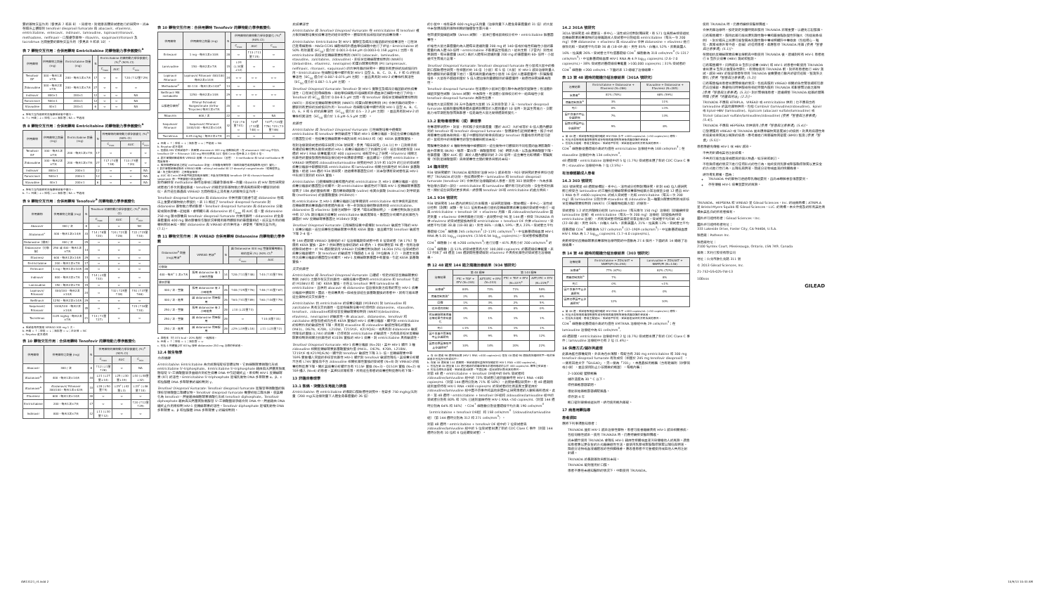要的藥物交互作用（參見表 7 和表 8）。同樣地，對健康志願受試者進行的研究中，尚未在臨床上觀察到 tenofovir disoproxil fumarate 與 abacavir、efavirenz、emtricitabine、entecavir、indinavir、lamivudine、lopinavir/ritonavir、methadone、nelfinavir、口服避孕藥物、ribavirin、saquinavir/ritonavir 及 tacrolimus 之間重要的藥物交互作用（參見表 9 和表 10）。
表 7 藥物交互作用：合併用藥時 Emtricitabine 的藥物動力學參數變化<sup>a</sup>
| 併用藥物 | 併用藥物之劑量 (mg) | Emtricitabine 劑量 (mg) | N | Emtricitabine 的藥物動力學參數變化 (%)<sup>b</sup> (90% CI) | | |
| --- | --- | --- | --- | --- | --- | --- |
| | | | | C<sub>max</sub> | AUC | C<sub>min</sub> |
| Tenofovir DF | 300，每天1次×7天 | 200，每天1次×7天 | 17 | ⇔ | ⇔ | ↑20 (↑12至↑29) |
| Zidovudine | 300，每天2次×7天 | 200，每天1次×7天 | 27 | ⇔ | ⇔ | ⇔ |
| Indinavir | 800×1 | 200×1 | 12 | ⇔ | ⇔ | NA |
| Famciclovir | 500×1 | 200×1 | 12 | ⇔ | ⇔ | NA |
| Stavudine | 40×1 | 200×1 | 6 | ⇔ | ⇔ | NA |
a. 所有交互作用研究在健康受試者中進行。
b. ↑= 升高；↓= 降低；⇔= 無影響；NA = 不適用
表 8 藥物交互作用：合併用藥時 Emtricitabine 的藥物動力學參數變化<sup>a</sup>
| 併用藥物 | 併用藥物之劑量 (mg) | Emtricitabine 劑量 (mg) | N | 併用藥物的藥物動力學參數變化 (%)<sup>b</sup> (90% CI) | | |
| --- | --- | --- | --- | --- | --- | --- |
| | | | | C<sub>max</sub> | AUC | C<sub>min</sub> |
| Tenofovir DF | 300，每天1次×7天 | 200，每天1次×7天 | 17 | ⇔ | ⇔ | ⇔ |
| Zidovudine | 300，每天2次×7天 | 200，每天1次×7天 | 27 | ↑17 (↑0至↑38) | ↑13 (↑5至↑20) | ⇔ |
| Indinavir | 800×1 | 200×1 | 12 | ⇔ | ⇔ | NA |
| Famciclovir | 500×1 | 200×1 | 12 | ⇔ | ⇔ | NA |
| Stavudine | 40×1 | 200×1 | 6 | ⇔ | ⇔ | NA |
a. 所有交互作用研究在健康受試者中進行。
b. ↑= 升高；↓= 降低；⇔= 無影響；NA = 不適用
表 9 藥物交互作用：合併用藥時 Tenofovir<sup>a</sup> 的藥物動力學參數變化
| 併用藥物 | 併用藥物之劑量 (mg) | N | Tenofovir 的藥物動力學參數變化 (%)<sup>b</sup> (90% CI) | | |
| --- | --- | --- | --- | --- | --- |
| | | | C<sub>max</sub> | AUC | C<sub>min</sub> |
| Abacavir | 300 / 次 | 8 | ⇔ | ⇔ | NC |
| Atazanavir<sup>c</sup> | 400，每天1次×14天 | 33 | ↑14 (↑8至↑20) | ↑24 (↑21至↑28) | ↑22 (↑15至↑30) |
| Didanosine（腸衣） | 400 / 次 | 25 | ⇔ | ⇔ | ⇔ |
| Didanosine（分散錠） | 250 或 400，每天1次×7天 | 14 | ⇔ | ⇔ | ⇔ |
| Efavirenz | 600，每天1次×14天 | 29 | ⇔ | ⇔ | ⇔ |
| Emtricitabine | 200，每天1次×7天 | 17 | ⇔ | ⇔ | ⇔ |
| Entecavir | 1 mg，每天1次×10天 | 28 | ⇔ | ⇔ | ⇔ |
| Indinavir | 800，每天3次×7天 | 13 | ↑14 (↓3至↑33) | ⇔ | ⇔ |
| Lamivudine | 150，每天2次×7天 | 15 | ⇔ | ⇔ | ⇔ |
| Lopinavir/ Ritonavir | 400/100，每天2次×14天 | 24 | ⇔ | ↑32 (↑25至↑38) | ↑51 (↑37至↑66) |
| Nelfinavir | 1250，每天2次×14天 | 29 | ⇔ | ⇔ | ⇔ |
| Saquinavir/ Ritonavir | 1000/100，每天2次×14天 | 35 | ⇔ | ⇔ | ↑23 (↑16至↑30) |
| Tacrolimus | 0.05 mg/kg，每天2次×7天 | 21 | ↑13 (↑1至↑27) | ⇔ | ⇔ |
a. 受試者每天服用 VIREAD 300 mg 1 次。
b. 升高 = ↑；降低 = ↓；無影響 = ⇔；未計算 = NC
c. Reyataz 處方資訊
表 10 藥物交互作用：合併用藥時 Tenofovir 的藥物動力學參數變化
| 併用藥物 | 併用藥物之劑量 (mg) | N | 併用藥物的藥物動力學參數變化 (%)<sup>a</sup> (90% CI) | | |
| --- | --- | --- | --- | --- | --- |
| | | | C<sub>max</sub> | AUC | C<sub>min</sub> |
| Abacavir | 300 / 次 | 8 | ↑12 (↓1至↑26) | ⇔ | NA |
| Atazanavir<sup>b</sup> | 400，每天1次×14天 | 34 | ↓21 (↓27至↓14) | ↓25 (↓30至↓19) | ↓40 (↓48至↓32) |
| Atazanavir<sup>b</sup> | Atazanavir/ Ritonavir 300/100，每天1次×42天 | 10 | ↓28 (↓50至↑5) | ↓25<sup>c</sup> (↓42至↓3) | ↓23<sup>c</sup> (↓46至↑10) |
| Efavirenz | 600，每天1次×14天 | 30 | ⇔ | ⇔ | ⇔ |
| Emtricitabine | 200，每天1次×7天 | 17 | ⇔ | ⇔ | ↑20 (↑12至↑29) |
| Indinavir | 800，每天3次×7天 | 12 | ↓11 (↓30至↑12) | ⇔ | ⇔ |
表 10 藥物交互作用：合併用藥時 Tenofovir 的藥物動力學參數變化
| 併用藥物 | 併用藥物之劑量 (mg) | N | 併用藥物的藥物動力學參數變化 (%)<sup>a</sup> (90% CI) | | |
| --- | --- | --- | --- | --- | --- |
| | | | C<sub>max</sub> | AUC | C<sub>min</sub> |
| Entecavir | 1 mg，每天1次×10天 | 28 | ⇔ | ↑13 (↑11至↑15) | ⇔ |
| Lamivudine | 150，每天2次×7天 | 15 | ↓24 (↓34至↓12) | ⇔ | ⇔ |
| Lopinavir Ritonavir | Lopinavir/ Ritonavir 400/100 每天2次×14天 | 24 | ⇔ ⇔ | ⇔ ⇔ | ⇔ ⇔ |
| Methadone<sup>d</sup> | 40–110，每天1次×14天<sup>e</sup> | 13 | ⇔ | ⇔ | ⇔ |
| Nelfinavir M8 metabolite | 1250，每天2次×14天 | 29 | ⇔ ⇔ | ⇔ ⇔ | ⇔ ⇔ |
| 口服避孕藥物<sup>f</sup> | Ethinyl Estradiol/ Norgestimate (Ortho-Tricyclen) 每天1次×7天 | 20 | ⇔ | ⇔ | ⇔ |
| Ribavirin | 600 / 次 | 22 | ⇔ | ⇔ | NA |
| Saquinavir Ritonavir | Saquinavir/ Ritonavir 1000/100，每天2次×14天 | 32 | ↑22 (↑6至↑41) ⇔ | ↑29<sup>g</sup> (↑12至↑48) ⇔ | ↑47<sup>g</sup> (↑23至↑76) ↑23 (↑3至↑46) |
| Tacrolimus | 0.05 mg/kg，每天2次×7天 | 21 | ⇔ | ⇔ | ⇔ |
a. 升高 = ↑；降低 = ↓；無影響 = ⇔；不適用 = NA
b. Reyataz 處方資訊
c. 在感染 HIV 的受試者中，與單獨 atazanavir 400 mg 用藥相比較，在 atazanavir 300 mg 中加入 tenofovir DF + Ritonavir 100 mg 時分別使其 AUC 值和 Cmin 值升高 2.3 倍和 4 倍。
d. 對於單獨給藥或聯合 VIREAD 用藥，R-methadone（活性）、S-methadone 和 total methadone 暴露量相等。
e. 維持個體受試者之穩定 methadone 劑量。未報告有藥效學（麻醉劑毒性或脫癮徵象/症狀）變化。
f. 對於單獨給藥或聯合 VIREAD 給藥，ethinyl estradiol 和 17-deacetyl norgestimate（從藥理學上講，為主動代謝物）之暴露量相等。
g. AUC 和 Cmin 的升高不期望與臨床相關；因此在同時服用 tenofovir DF 和 ritonavir-boosted saquinavir 時，不需要進行劑量調整。
對持續接受 methadone 維持治療或口服避孕藥或單一劑量 ribavirin 的 HIV 陰性研究受試者進行多次劑量給藥後，tenofovir 的穩定狀態藥物動力學與先前研究中觀察到的相似，表示這些藥品與 VIREAD 之間在臨床上沒有重大的藥物交互作用。
Tenofovir disoproxil fumarate 與 didanosine 合併用藥可能會引起 didanosine 在臨床上重要的藥物動力學變化。表 11 概述了 tenofovir disoproxil fumarate 對 didanosine 藥物動力學的影響。Tenofovir disoproxil fumarate 與 didanosine 分散錠或腸衣膠囊一起給藥，會明顯升高 didanosine 的 C<sub>max</sub> 和 AUC 值。當 didanosine 250 mg 腸衣膠囊與 tenofovir disoproxil fumarate 合併用藥時，didanosine 的全身暴露量與 400 mg 腸衣膠囊在空腹狀況單獨用藥時觀察到的暴露量相近。該交互作用的機轉目前尚未知。關於 didanosine 與 VIREAD 的合併用法，請參見「藥物交互作用」(7.1)。
表 11 藥物交互作用：與 VIREAD 合併用藥時 Didanosine 的藥物動力學參數
| Didanosine<sup>b</sup> 劑量 (mg)/用法<sup>a</sup> | VIREAD 用法<sup>a</sup> | N | 與 Didanosine 400 mg 空腹單獨用藥比較的差異 (%) (90% CI)<sup>b</sup> | |
| --- | --- | --- | --- | --- |
| | | | C<sub>max</sub> | AUC |
| 分散錠 | | | | |
| 400，每天<sup>c</sup> 1 次×7天 | 服用 didanosine 後 1 小時內空腹 | 14 | ↑28 (↑11至↑48) | ↑44 (↑31至↑59) |
| 腸衣膠囊 | | | | |
| 400 / 次，空腹 | 服用 didanosine 後 2 小時進食 | 26 | ↑48 (↑25至↑76) | ↑48 (↑31至↑67) |
| 400 / 次，進食 | 與 didanosine 同時服用 | 26 | ↑64 (↑41至↑89) | ↑60 (↑44至↑79) |
| 250 / 次，空腹 | 服用 didanosine 後 2 小時進食 | 28 | ↓10 (↓22至↑3) | ⇔ |
| 250 / 次，空腹 | 與 didanosine 同時服用 | 28 | ⇔ | ↑14 (0至↑31) |
| 250 / 次，進食 | 與 didanosine 同時服用 | 28 | ↓29 (↓39至↓18) | ↓11 (↓23至↑2) |
a. 與輕食（約 373 kcal，20% 脂肪）一起服用。
b. 升高 = ↑；降低 = ↓；無影響 = ⇔
c. 包括 4 例體重少於 60 kg 接受 didanosine 250 mg 治療的受試者。
12.4 微生物學
作用機轉
Emtricitabine: Emtricitabine 為合成胞嘧啶核苷類似物，它由細胞酵素磷酸化形成 emtricitabine 5'-triphosphate。Emtricitabine 5'-triphosphate 藉由與天然基質脫氧胞嘧啶 5'-三磷酸鹽競爭並結合到初生病毒 DNA 中引起鏈終止，來抑制 HIV-1 反轉錄酵素 (RT) 的活性。Emtricitabine 5'-triphosphate 是哺乳動物 DNA 多聚酵素 α、β、ε 和粒腺體 DNA 多聚酵素的弱抑制劑 γ。
Tenofovir Disoproxil Fumarate: Tenofovir disoproxil fumarate 是腺苷單磷酸鹽的無環核苷磷酸鹽二酯類似物。Tenofovir disoproxil fumarate 需要初始二酯水解，使其轉化為 tenofovir，然後藉由細胞酵素磷酸化形成 tenofovir diphosphate。Tenofovir diphosphate 藉由與天然基質脫氧腺苷 5'-三磷酸鹽競爭結合到 DNA 中，然後藉由 DNA 鏈終止作用來抑制 HIV-1 反轉錄酵素的活性。Tenofovir diphosphate 是哺乳動物 DNA 多聚酵素 α、β 和粒腺體 DNA 多聚酵素 γ 的弱抑制劑。
抗病毒活性
Emtricitabine 與 Tenofovir Disoproxil Fumarate: 在 emtricitabine 和 tenofovir 複方製劑細胞培養抗病毒活性的組合研究中，觀察到有加成協同的抗病毒效果。
Emtricitabine: Emtricitabine 對 HIV-1 實驗室及臨床分離菌群的抗病毒活性，已在淋巴胚母細胞株、MAGI-CCR5 細胞株和外週血單核細胞中進行了評估。Emtricitabine 的 50% 有效濃度 (EC<sub>50</sub>) 值介於 0.0013–0.64 μM (0.0003–0.158 μg/mL) 之間。在 emtricitabine 與核甘反轉錄酵素抑制劑 (NRTI) (abacavir、lamivudine、stavudine、zalcitabine、zidovudine)、非核甘反轉錄酵素抑制劑 (NNRTI) (delavirdine、efavirenz、nevirapine) 和蛋白酵素抑制劑 (PI) (amprenavir、nelfinavir、ritonavir、saquinavir) 的合併用藥的研究中，觀察到有更好的加成協同作用。Emtricitabine 在細胞培養中顯示有對 HIV-1 亞型 A、B、C、D、E、F 和 G 的抗病毒活性（EC<sub>50</sub> 值介於 0.007–0.075 μM 之間），並且具有對 HIV-2 的毒株特異活性（EC<sub>50</sub> 值介於 0.007–1.5 μM 之間）。
Tenofovir Disoproxil Fumarate: Tenofovir 對 HIV-1 實驗室及臨床分離菌群的抗病毒活性，已在淋巴胚母細胞株、原始單核細胞/巨噬細胞和外週血淋巴細胞中進行了評估。Tenofovir 的 EC<sub>50</sub> 值介於 0.04–8.5 μM 之間。在 tenofovir 與核甘反轉錄酵素抑制劑 (NRTI)、非核甘反轉錄酵素抑制劑 (NNRTI) 和蛋白酵素抑制劑 (PI) 合併用藥的研究中，觀察到有更好的加成協同作用。Tenofovir 在細胞培養中顯示有對 HIV-1 亞型 A、B、C、D、E、F 和 G 的抗病毒活性（EC<sub>50</sub> 值介於 0.5 – 2.2 μM 之間），並且具有對HIV-2 的毒株特異活性（EC<sub>50</sub> 值介於 1.6 μM–5.5 μM 之間）。
抗藥性
Emtricitabine 與 Tenofovir Disoproxil Fumarate: 已在細胞培養中選擇對 emtricitabine 和 tenofovir 併用敏感性下降的 HIV-1 病毒分離群。對這些病毒分離群進行基因型分析，在病毒反轉錄酵素中識別出有 M184V/I 和（或）K65R 氨基酸置換。
在對治療期受試者的臨床研究 [934 號研究，參見「臨床研究」(14.1)] 中，已對來自所有確認病毒控制失敗受試者的 HIV-1 病毒分離群進行了抗藥性分析，這些受試者在第 144 週的 HIV-1 RNA 病毒載量大於 400 copies/mL 或較早中止了研究。Efavirenz 相關之抗藥性的置換發展在兩個治療分組中出現都很頻繁，並且類似。分別在 emtricitabine + VIREAD 研究組和 zidovudine/lamivudine 研究組中的 2/19 和 10/29 的已分析受試者病毒分離群中都觀察到與 emtricitabine 和 lamivudine 相關之抗藥性的 M184V 氨基酸置換。經過 144 週的 934 號研究，透過標準基因型分析，尚未發現有受試者在其 HIV-1 中形成可測到的 K65R 置換。
Emtricitabine: 已選擇細胞培養和體內的抗 emtricitabine 之 HIV-1 病毒分離群。這些病毒分離群的基因型分析顯示，對 emtricitabine 敏感性的下降與 HIV-1 反轉錄酵素基因密碼子 184 處的置換有關，因而導致纈氨酸 (valine) 或異白氨酸 (isoleucine) 對甲硫氨酸 (methionine) 的氨基酸置換 (M184V/I)。
抗 emtricitabine 之 HIV-1 病毒分離群已從單獨使用 emtricitabine 或合併使用其他抗反轉錄酵素病毒藥品的患者體內排出。在一針對無治療經驗病患接受 emtricitabine、didanosine 及 efavirenz 治療之試驗中（參見「臨床試驗說明」），病毒控制失敗之病患中有 37.5% 期分離出之病毒對 emtricitabine 敏感度降低。基因型分析顯示此抗藥性乃歸因於 HIV 反轉錄酵素基因之 M184V/I 突變。
Tenofovir Disoproxil Fumarate: 已在細胞培養中選擇對 tenofovir 敏感性下降的 HIV-1 病毒分離群。這些病毒在反轉錄酵素中具有 K65R 置換，並且顯示對 tenofovir 敏感性下降 2–4 倍。
在 144 週期間 VIREAD 治療組的 47 位治療難期受試者中有 8 位受試者（佔 17%）發展有 K65R 置換，其中 7 例出現在治療初期的 48 週內，1 例出現在第 96 週。在有治療經驗受試者中，於 96 週期間使用 VIREAD 仍病毒控制失敗的 14/304 (5%) 位受試者的病毒分離群顯示，對 tenofovir 的敏感性下降超過 1.4 倍（中位數為 2.7）。對產生抗藥性之病毒分離群的基因型分析顯示，HIV-1 反轉錄酵素基因中有置換，引起 K65R 氨基酸置換。
交叉抗藥性
Emtricitabine 與 Tenofovir Disoproxil Fumarate: 已確認，特定的核苷反轉錄酵素抑制劑 (NRTI) 之間存在交叉抗藥性。細胞培養中因併用 emtricitabine 和 tenofovir 引起的 M184V/I 和（或）K65R 置換，也在以 tenofovir 併用 lamivudine 或 emtricitabine，且併用 abacavir 或 didanosine 但治療失敗之病患的某些 HIV-1 病毒分離群中觀察到。因此，在病毒具有一個或全部這些氨基酸置換的患者中，就有可能出現這些藥物的交叉抗藥性。
Emtricitabine: 抗 emtricitabine 的病毒分離群 (M184V/I) 對 lamivudine 和 zalcitabine 具有交叉抗藥性，但是在細胞培養中仍保持對 didanosine、stavudine、tenofovir、zidovudine和非核苷反轉錄酵素抑制劑 (NNRTI)(delavirdine、efavirenz、nevirapine) 的敏感性。由 abacavir、didanosine、tenofovir 和 zalcitabine 誘發而造成而含有 K65R 置換的 HIV-1 病毒分離群，顯示對 emtricitabine 的抑制作用的敏感性有下降。具有對 stavudine 和 zidovudine 敏感性降低的置換 (M41L、D67N、K70R、L210W、T215Y/F、K219Q/E)，或具有對 didanosine 敏感性降低的置換 (L74V) 的病毒，仍保有對 emtricitabine 的敏感性。含有與非核甘反轉錄酵素抑制劑相關之抗藥性的 K103N 置換的 HIV-1 病毒，對 emtricitabine 具有敏感性。
Tenofovir Disoproxil Fumarate: HIV-1 病毒分離群 (N=20)，其中 HIV-1 顯示 3 種 zidovudine 相關反轉錄酵素氨基酸置換均值 (M41L、D67N、K70R、L210W、T215Y/F 或 K219Q/E/N)，顯示對 tenofovir 敏感性下降 3.1- 倍。反轉錄酵素中帶 T69S 雙重插入突變的多核苷抗藥性 HIV-1 顯示對 tenofovir 敏感性降低。其病毒分析顯示含有 L74V 置換而不含 zidovudine 相關抗藥性置換的受試者 (N=8) 對 VIREAD 的病毒控制反應下降。關於其病毒分析顯示含有 Y115F 置換 (N=3)、Q151M 置換 (N=2) 或 T69 插入 (N=4) 的患者，其資料非常有限，所有這些患者的病毒控制反應均有下降。
13 非臨床毒理學
13.1 致癌、突變及生育能力損傷
Emtricitabine: 在 emtricitabine 的長期口服致癌性研究中，在最多 750 mg/kg/天劑量（200 mg/天治療劑量下人體全身暴露量的 26 倍）
的小鼠中，或在最多 600 mg/kg/天劑量（治療劑量下人體全身暴露量的 31 倍）的大鼠中未發現與服用藥物相關的腫瘤發生率升高。
在回復突變細菌試驗（Ames 試驗）、鼠淋巴瘤或鼠微核分析中，emtricitabine 無基因毒性。
於雄性大鼠之暴露量約為人體每日建議劑量 200 mg 的 140-倍或於雄性和雌性小鼠的暴露量約為人體 60-倍時，emtricitabine 不影響其生殖能力。從出生前（子宮內）到性成熟期間，每日暴露量 (AUC) 高於人體每日建議劑量 200 mg 的暴露量約 60- 倍時，小鼠後代生育能力正常。
Tenofovir Disoproxil Fumarate: Tenofovir disoproxil fumarate 在小鼠和大鼠中的長期口服致癌性研究，在相當於約 16 倍（小鼠）和 5 倍（大鼠）於 HIV-1 感染治療劑量人體內觀察到的暴露量下進行。服用高劑量的雌性小鼠在 16 倍於人體暴露量時，肝臟腺瘤增多。大鼠在不超過相當於 5 倍人體治療劑量觀察到的暴露量時，致癌性研究結果為陰性。
Tenofovir disoproxil fumarate 在活體外小鼠淋巴瘤化驗中為誘發突變陽性；在活體外細菌突變性試驗（Ames 試驗）中為陰性。在活體小鼠微核分析中，給與雄性小鼠 tenofovir disoproxil fumarate 為陰性反應。
在雄性大鼠交配前 28 天中及雌性大鼠前 15 天到受孕第 7 天，tenofovir disoproxil fumarate 給藥劑量按照身體表面積對照等於人體劑量的 10 倍時，對其生育能力、交配能力或早期胚胎發育無影響。但是雌性大鼠之動情週期有變化。
13.2 動物毒理學和（或）藥理學
在毒理學研究中，對鼠、狗和猴子使用暴露量（基於 AUC）大於或等於 6-倍人體內觀察到的 tenofovir 和 tenofovir disoproxil fumarate，發現藥物引起骨骼毒性。猴子中的骨骼毒性診斷為軟骨病。猴子中觀察到的軟骨病在減少 tenofovir 劑量或停用時是可逆的。鼠和狗中的骨骼毒性的發生機轉目前尚未知。
腎臟毒性跡象於 4 種動物物種中被觀察到。這些動物中可觀察到不同程度的血清肌酸酐、血中尿素氮 (BUN)、糖尿、蛋白尿、磷酸鹽尿和（或）鈣尿升高，以及血清磷酸鹽下降。在暴露量（基於 AUC 值）高於人體內觀察到的 2–20 倍時，這些毒性比較明顯。腎臟異常（特別是磷酸鹽尿）與骨骼毒性之間的關係目前尚未知。
14 臨床研究
934 號研究顯示 TRUVADA 錠劑對於治療 HIV-1 感染有效。903 號研究的更多資料也證明了 TRUVADA 的功效，在該項研究中，lamivudine 和 tenofovir disoproxil fumarate (tenofovir DF) 合併用於治療難期成人患者。而在 303 號研究中，作為多藥物治療方案的一部分，emtricitabine 和 lamivudine 顯示有可比的功效、安全性和抗藥性。關於這些研究的更多資訊，請參照 tenofovir DF和 emtricitabine 的處方資訊。
14.1 934 號研究
934 號研究有 144 週內的資料已作出報告。該研究是隨機、開放標記、多中心、活性成分控制（對照）試驗，在 511 位先前未進行過抗反轉錄酵素病毒治療的受試者中進行，給與 emtricitabine + tenofovir DF + efavirenz 用藥，與 zidovudine/lamivudine 固定劑量 + efavirenz 合併用藥進行比較。此研究中從 96 至 144 週，接受 TRUVADA 合併 efavirenz 的受試者變換為接受 emtricitabine + tenofovir DF 合併 efavirenz。受試者平均年齡 38 歲 (18–80 歲)，男性 86%，白種人 59%，黑人 23%。受試者之平均基礎線 CD4<sup>+</sup> 細胞數 245 cells/mm<sup>3</sup> (2–1191 cells/mm<sup>3</sup>)，中位數基礎線血漿 HIV-1 RNA 為 5.01 log<sub>10</sub> copies/mL (3.56-6.54 log<sub>10</sub> copies/mL)。受試者根據基礎線 CD4<sup>+</sup> 細胞數 (< 或 ≥200 cells/mm<sup>3</sup>) 進行分層。41% 具有小於 200 cells/mm<sup>3</sup> 的 CD4<sup>+</sup> 細胞數；且 51% 的受試者具有大於 100,000 copies/mL 的基礎線病毒載量。表 12 列出了 48 週至 144 週期間在基礎線對 efavirenz 不具有抗藥性的受試者之治療結果。
表 12 48 週至 144 週之隨機治療結果（934 號研究）
| 治療結果 | 第 48 週時 | | 第 144 週時 | |
| --- | --- | --- | --- | --- |
| | FTC + TDF + EFV (N=244) | AZT/3TC + EFV (N=243) | FTC + TDF + EFV (N=227)<sup>a</sup> | AZT/3TC + EFV (N=229)<sup>a</sup> |
| 反應者<sup>b</sup> | 84% | 73% | 71% | 58% |
| 病毒控制失敗<sup>c</sup> | 2% | 4% | 3% | 6% |
| 回彈 | 1% | 3% | 2% | 5% |
| 從未得到抑制 | 0% | 0% | 0% | 0% |
| 抗反轉錄酵素病毒治療結果方案有變化 | 1% | 1% | 1% | 1% |
| 死亡 | <1% | 1% | 1% | 1% |
| 因不良事件而導致中止參與研究 | 4% | 9% | 5% | 12% |
| 因其他原因導致中止參與研究<sup>d</sup> | 10% | 14% | 20% | 22% |
a. 在 48 週或 96 週時有反應 (HIV-1 RNA <400 copies/mL) 但在 48 週或 96 週後與持續研究不一致的受試者未包括在分析資料中。
b. 在第 48 週和第 144 週期間，受試者達到並保持在確認的 HIV-1 RNA <400 copies/mL。
c. 包括在第 48 週至第 144 週已確認的病毒回彈及未達到確認的少於 400 copies/mL 標準之受試者。
d. 包括治療失去追蹤、受試者退出試驗、不遵醫囑、違反試驗計劃和其他原因。
到第 48 週，emtricitabine + tenofovir DF組中的 84% 受試者和 zidovudine/lamivudine 組中的 73% 受試者已達到並維持在 HIV-1 RNA <400 copies/mL（到第 144 週時分別為 71% 和 58%）。此開放標記研究中，在 48 週期間達到並保持在 HIV-1 RNA <400 copies/mL 的受試者的比例差異主要是由於 zidovudine/lamivudine 組中因不良事件和其他原因中止研究患者的人數較高所造成。此外，第 48 週時，emtricitabine + tenofovir DF組和 zidovudine/lamivudine 組中的受試者分別有 80% 和 70% 已達到並維持在 HIV-1 RNA <50 copies/mL（到第 144 週時分別為 64% 和 56%）。CD4<sup>+</sup> 細胞數分別從基礎線平均升高 190 cells/mm<sup>3</sup>（emtricitabine + tenofovir DF組）和 158 cells/mm<sup>3</sup>（zidovudine/lamivudine 組）（第 144 週時分別為 312 和 271 cells/mm<sup>3</sup>）。
到第 48 週時，emtricitabine + tenofovir DF 組中的 7 位受試者與 zidovudine/lamivudine 組中的 5 位受試者出現了新的 CDC Class C 事件（到第 144 週時分別有 10 位和 6 位這類受試者）。
14.2 301A 號研究
301A 號研究是 48 週雙盲、多中心、活性成分控制對照研究，在 571 位先前未接受過抗反轉錄酵素病毒藥物的治療難期成人受試者中分別給與 emtricitabine（每天一次 200 mg）合併 didanosine + efavirenz 與 stavudine 合併 didanosine + efavirenz 進行療效比較。受試者平均年齡 36 歲 (18–69 歲)，男性 85%，白種人 52%，非裔美國人 16%，拉美裔 26%。受試者之平均值基礎線 CD4<sup>+</sup> 細胞數為 318 cells/mm<sup>3</sup> (5–1317 cells/mm<sup>3</sup>)，中位數基礎線血漿 HIV-1 RNA 為 4.9 log<sub>10</sub> copies/mL (2.6–7.0 copies/mL)。38% 受試者的基礎線病毒載量 >100,000 copies/mL；31% 受試者的 CD4<sup>+</sup> 細胞數 <200 cells/mL。下面的表 13 總結了治療結果。
表 13 第 48 週時的隨機分組治療結果（301A 號研究）
| 治療結果 | Emtricitabine + Didanosine + Efavirenz (N=286) | Stavudine + Didanosine + Efavirenz (N=285) |
| --- | --- | --- |
| 反應者<sup>a</sup> | 81% (78%) | 68% (59%) |
| 病毒控制失敗<sup>b</sup> | 3% | 11% |
| 死亡 | 0% | <1% |
| 因不良事件中止參與研究 | 7% | 13% |
| 因其他原因中止參與研究<sup>c</sup> | 9% | 8% |
a. 第 48 週，受試者取得並維持確認 HIV RNA 水平 <400 copies/mL (<50 copies/mL) 療效。
b. 包括未能取得病毒控制療效或在取得病毒控制效果後病毒回彈的受試者。
c. 包括失去追蹤、患者主動退出、受試者不依從、受試者違反研究方案及其他原因。
CD4<sup>+</sup> 細胞數從基礎線升高的均值在 emtricitabine 治療組中為 168 cells/mm<sup>3</sup>；在 stavudine 治療組中為 134 cells/mm<sup>3</sup>。
48 週期間，emtricitabine 治療組中的 5 位 (1.7%) 受試者出現了新的 CDC Class C 事件；stavudine 治療組中為 7 位 (2.5%)。
有治療經驗成人患者
14.3 303 號研究
303 號研究是 48 週開放標記、多中心、活性成分控制對照研究，針對 440 位入選研究前已接受含 lamivudine 的三種抗反轉錄酵素病毒藥物給藥方案治療至少達 12 週且 HIV-1 RNA 水平 ≤400 copies/mL 的成人受試者，比較 emtricitabine（每天一次 200 mg）與 lamivudine 分別合併 stavudine 或 zidovudine 及一種蛋白酵素抑制劑或非核甘反轉錄酵素抑制劑 (NNRTI)（三種藥物給藥方案）的療效。
受試者按 1:2 的比例隨機分組到 lamivudine（每天兩次 150 mg）治療組（即繼續接受 lamivudine 治療）或 emtricitabine（每天一次 200 mg）治療組（即變換為接受 emtricitabine 治療）。所有受試者保持其穩定背景治療方案。受試者平均年齡 42 歲 (22–80 歲)，男性 86%，白種人 64%，非裔美國人 21%，拉美裔 13%。受試者之平均值基礎線 CD4<sup>+</sup> 細胞數為 527 cells/mm<sup>3</sup> (37–1909 cells/mm<sup>3</sup>)，中位數基礎線血漿 HIV-1 RNA 為 1.7 log<sub>10</sub> copies/mL (1.7–4.0 copies/mL)。
先前接受抗反轉錄酵素病毒藥物治療時間的中值數為 27.6 個月。下面的表 14 總結了治療結果。
表 14 第 48 週時的隨機分組治療結果（303 號研究）
| 治療結果 | Emtricitabine + ZDV/d4T + NNRTI/PI (N=294) | Lamivudine + ZDV/d4T + NNRTI/PI (N=146) |
| --- | --- | --- |
| 反應者<sup>a</sup> | 77% (67%) | 82% (72%) |
| 病毒控制失敗<sup>b</sup> | 7% | 8% |
| 死亡 | 0% | <1% |
| 因不良事件中止參與研究 | 4% | 0% |
| 因其他原因中止參與研究<sup>c</sup> | 12% | 10% |
a. 第 48 週，受試者取得並維持確認 HIV RNA 水平 <400 copies/mL (<50 copies/mL) 療效。
b. 包括未能取得病毒控制療效或在取得病毒控制效果後病毒回彈的受試者。
c. 包括失去追蹤、患者主動退出、受試者不依從、受試者違反研究方案及其他原因。
CD4<sup>+</sup> 細胞數從基礎線升高的均值在 EMTRIVA 治療組中為 29 cells/mm<sup>3</sup>；在 lamivudine 治療組中為 61 cells/mm<sup>3</sup>。
48 週期間，emtricitabine 治療組中的 2 位 (0.7%) 受試者出現了新的 CDC Class C 事件；lamivudine 治療組中也有 2 位 (1.4%)。
16 供應方式/儲存與處理
此藥為藍色膠囊錠劑，外表為包衣薄膜，每錠含有 200 mg emtricitabine 和 300 mg tenofovir disoproxil fumarate 有效成份（相當於 245 mg tenofovir disoproxil），一側有凹進文字「GILEAD」，另一側為「701」。本產品採用瓶裝（含有乾燥劑（矽膠筒或小袋），並且使用防止小孩開啟的瓶蓋），每瓶內裝：
2–1000錠 塑膠瓶裝
儲存溫度為 30 ° C 以下。
保持藥瓶容器緊閉。
僅從原始藥瓶容器調配藥品。
保存期 4 年
瓶口密封破損或遺失時，請勿使用瓶內藥錠。
17 病患用藥指導
患者須知
應將下列事項告知患者：
TRUVADA 並非 HIV-1 感染治療性藥物，患者可能會繼續具有 HIV-1 感染相關疾病，包括伺機性感染。使用 TRUVADA 時，仍應持續接受醫師照護。
尚未顯示使用 TRUVADA 會降低 HIV-1 藉由性接觸或血液污染傳播他人的風險。須告知患者應以更安全的方式繼續過性生活，並使用乳膠或聚胺酯保險套以降低與精液、陰道分泌物或血液議體液的性接觸機會。應忠告患者不可重複使用或與他人共用注射針頭。
TRUVADA 的長期藥效目前尚未知。
TRUVADA 錠劑僅用於口服。
患者不應在未通知醫師的情況下，中斷使用 TRUVADA。
使用 TRUVADA 時，仍應持續接受醫師照護。
合併用藥治療時，按定期定劑量時間表服用 TRUVADA 非常重要，以避免忘記服藥。
已有報告顯示，服用此藥可能出現乳酸性酸中毒和嚴重脂肪變性肝腫大（包括致命病例）。對於臨床上出現可能發展為乳酸性酸中毒或明顯肝中毒徵象（包括噁心、嘔吐、異常或意外胃不適、虛弱）的任何患者，都應暫停 TRUVADA 用藥 [參見「警告與注意事項」(5.1)]。
在開始抗反轉錄酵素病毒治療前與中斷使用 TRUVADA 後，建議對所有 HIV-1 患者進行 B 型肝炎病毒 (HBV) 測試和監測。
已有報告顯示，同時感染 B 型肝炎病毒 (HBV) 和 HIV-1 的患者中斷使用 TRUVADA 會出現 B 型肝炎重度急性惡化。在開始使用 TRUVADA 前，對所有患者進行 HBV 測試。感染 HBV 的全部患者在停用 TRUVADA 後需要進行數月的密切追蹤，監測肝炎惡化 [參見「警告與注意事項」(5.2)]
已有報告指出患者出現腎損傷的情況，包括與服用 VIREAD 相關的急性腎衰竭和范康尼氏症候群。應避免同時併服或在相近時間內服用 TRUVADA 和影響腎功能之藥物 [參見「警告與注意事項」(5.3)]。對於腎損傷患者，建議調整 TRUVADA 給藥的間隔時間 [參見「用量與用法」(2.2)]。
TRUVADA 不應與 ATRIPLA、VIREAD 或 emtricitabine 併用；也不應與含有 lamivudine 的其他藥物併用，包括 Combivir (lamivudine/zidovudine)、Epivir 或 Epivir-HBV (lamivudine)、Epzicom (abacavir sulfate/lamivudine) 或 Trizivir (abacavir sulfate/lamivudine/zidovudine) [參見「警告與注意事項」(5.4)]。
TRUVADA 不應與 HEPSERA 合併使用 [參見「警告與注意事項」(5.4)]。
已發現服用 VIREAD 或 TRUVADA 後出現骨礦物質密度減小的病例。對具有病理性骨折病史或骨質減少風險的病患，應考慮進行骨骼礦物質密度 (BMD) 監測 [參見「警告」(5.5)]。
患者應避免傳播 HIV-1 或 HBV 感染。
不共用針頭或其他注射設備。
不共用可能含血液或體液的個人物品，如牙刷和剃刀。
不在無保護的情況下進行任何形式的性行為。始終使用乳膠或聚胺酯保險套以更安全的方式進行性行為，以降低與精液、陰道分泌物或血液的接觸機會。
請勿母乳餵養，因為：
TRUVADA 中的藥物可透過母乳傳給嬰兒，且尚未瞭解會否傷害嬰兒。
存在傳播 HIV-1 病毒至嬰兒的風險。
TRUVADA、HEPSERA 和 VIREAD 是 Gilead Sciences，Inc. 的註冊商標；ATRIPLA 是 Bristol-Myers Squibb 和 Gilead Sciences，LLC. 的商標。本文件提及的所有其他商標由其各自的所有者擁有。
國外許可證持有者：Gilead Sciences，Inc.
國外許可證持有者地址：
333 Lakeside Drive, Foster City, CA 94404, U.S.A.
製造廠：Patheon Inc.
製造廠地址：
2100 Syntex Court, Mississauga, Ontario, L5N 7K9, Canada
藥商：禾利行股份有限公司
地址：台北市敦化北路 311 號
© 2013 Gilead Sciences, Inc.
21-752-GS-025-TW-13
100xxx
GILEAD
AW13121_r4.indd 2 10/9/13 10:43 AM